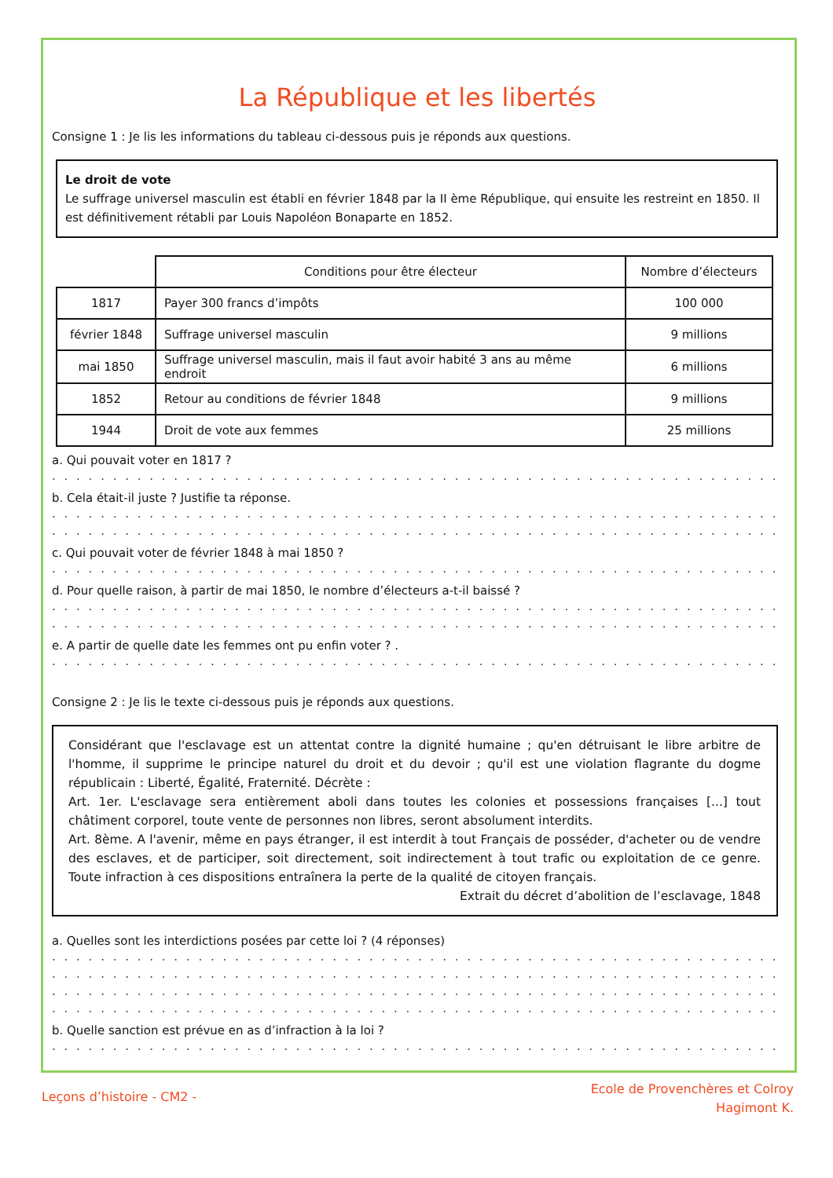La République et les libertés
Consigne 1 : Je lis les informations du tableau ci-dessous puis je réponds aux questions.
Le droit de vote
Le suffrage universel masculin est établi en février 1848 par la II ème République, qui ensuite les restreint en 1850. Il est définitivement rétabli par Louis Napoléon Bonaparte en 1852.
| | Conditions pour être électeur | Nombre d’électeurs |
| 1817 | Payer 300 francs d’impôts | 100 000 |
| février 1848 | Suffrage universel masculin | 9 millions |
| mai 1850 | Suffrage universel masculin, mais il faut avoir habité 3 ans au même endroit | 6 millions |
| 1852 | Retour au conditions de février 1848 | 9 millions |
| 1944 | Droit de vote aux femmes | 25 millions |
a. Qui pouvait voter en 1817 ?
. . . . . . . . . . . . . . . . . . . . . . . . . . . . . . . . . . . . . . . . . . . . . . . . . . . . . . . . . . . . . . . . . . . . . . . . . . . . . . . . . . . . . . . . . . . . . . . . .
b. Cela était-il juste ? Justifie ta réponse.
. . . . . . . . . . . . . . . . . . . . . . . . . . . . . . . . . . . . . . . . . . . . . . . . . . . . . . . . . . . . . . . . . . . . . . . . . . . . . . . . . . . . . . . . . . . . . . . . .
. . . . . . . . . . . . . . . . . . . . . . . . . . . . . . . . . . . . . . . . . . . . . . . . . . . . . . . . . . . . . . . . . . . . . . . . . . . . . . . . . . . . . . . . . . . . . . . . .
c. Qui pouvait voter de février 1848 à mai 1850 ?
. . . . . . . . . . . . . . . . . . . . . . . . . . . . . . . . . . . . . . . . . . . . . . . . . . . . . . . . . . . . . . . . . . . . . . . . . . . . . . . . . . . . . . . . . . . . . . . . .
d. Pour quelle raison, à partir de mai 1850, le nombre d’électeurs a-t-il baissé ?
. . . . . . . . . . . . . . . . . . . . . . . . . . . . . . . . . . . . . . . . . . . . . . . . . . . . . . . . . . . . . . . . . . . . . . . . . . . . . . . . . . . . . . . . . . . . . . . . .
. . . . . . . . . . . . . . . . . . . . . . . . . . . . . . . . . . . . . . . . . . . . . . . . . . . . . . . . . . . . . . . . . . . . . . . . . . . . . . . . . . . . . . . . . . . . . . . . .
e. A partir de quelle date les femmes ont pu enfin voter ? .
. . . . . . . . . . . . . . . . . . . . . . . . . . . . . . . . . . . . . . . . . . . . . . . . . . . . . . . . . . . . . . . . . . . . . . . . . . . . . . . . . . . . . . . . . . . . . . . . .
Consigne 2 : Je lis le texte ci-dessous puis je réponds aux questions.
Considérant que l'esclavage est un attentat contre la dignité humaine ; qu'en détruisant le libre arbitre de l'homme, il supprime le principe naturel du droit et du devoir ; qu'il est une violation flagrante du dogme républicain : Liberté, Égalité, Fraternité. Décrète :
Art. 1er. L'esclavage sera entièrement aboli dans toutes les colonies et possessions françaises [...] tout châtiment corporel, toute vente de personnes non libres, seront absolument interdits.
Art. 8ème. A l'avenir, même en pays étranger, il est interdit à tout Français de posséder, d'acheter ou de vendre des esclaves, et de participer, soit directement, soit indirectement à tout trafic ou exploitation de ce genre. Toute infraction à ces dispositions entraînera la perte de la qualité de citoyen français.
Extrait du décret d’abolition de l’esclavage, 1848
a. Quelles sont les interdictions posées par cette loi ? (4 réponses)
. . . . . . . . . . . . . . . . . . . . . . . . . . . . . . . . . . . . . . . . . . . . . . . . . . . . . . . . . . . . . . . . . . . . . . . . . . . . . . . . . . . . . . . . . . . . . . . . .
. . . . . . . . . . . . . . . . . . . . . . . . . . . . . . . . . . . . . . . . . . . . . . . . . . . . . . . . . . . . . . . . . . . . . . . . . . . . . . . . . . . . . . . . . . . . . . . . .
. . . . . . . . . . . . . . . . . . . . . . . . . . . . . . . . . . . . . . . . . . . . . . . . . . . . . . . . . . . . . . . . . . . . . . . . . . . . . . . . . . . . . . . . . . . . . . . . .
. . . . . . . . . . . . . . . . . . . . . . . . . . . . . . . . . . . . . . . . . . . . . . . . . . . . . . . . . . . . . . . . . . . . . . . . . . . . . . . . . . . . . . . . . . . . . . . . .
b. Quelle sanction est prévue en as d’infraction à la loi ?
. . . . . . . . . . . . . . . . . . . . . . . . . . . . . . . . . . . . . . . . . . . . . . . . . . . . . . . . . . . . . . . . . . . . . . . . . . . . . . . . . . . . . . . . . . . . . . . . .
Leçons d’histoire - CM2 -
Ecole de Provenchères et Colroy
Hagimont K.